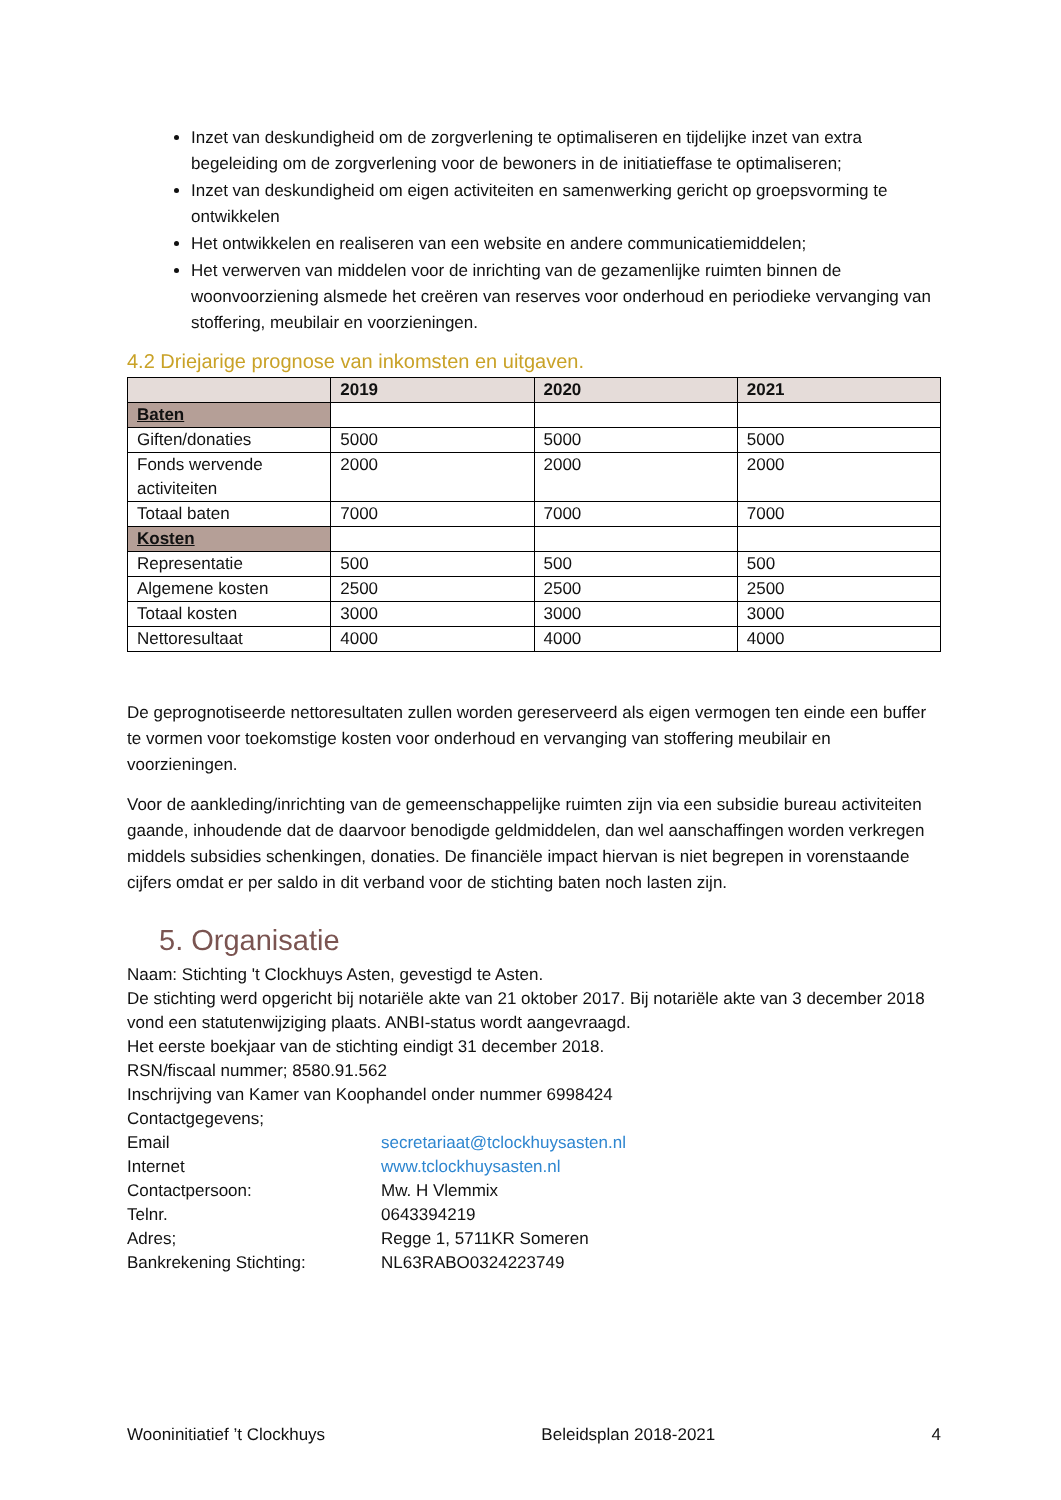Inzet van deskundigheid om de zorgverlening te optimaliseren en tijdelijke inzet van extra begeleiding om de zorgverlening voor de bewoners in de initiatieffase te optimaliseren;
Inzet van deskundigheid om eigen activiteiten en samenwerking gericht op groepsvorming te ontwikkelen
Het ontwikkelen en realiseren van een website en andere communicatiemiddelen;
Het verwerven van middelen voor de inrichting van de gezamenlijke ruimten binnen de woonvoorziening alsmede het creëren van reserves voor onderhoud en periodieke vervanging van stoffering, meubilair en voorzieningen.
4.2 Driejarige prognose van inkomsten en uitgaven.
| | 2019 | 2020 | 2021 |
| --- | --- | --- | --- |
| Baten | | | |
| Giften/donaties | 5000 | 5000 | 5000 |
| Fonds wervende activiteiten | 2000 | 2000 | 2000 |
| Totaal baten | 7000 | 7000 | 7000 |
| Kosten | | | |
| Representatie | 500 | 500 | 500 |
| Algemene kosten | 2500 | 2500 | 2500 |
| Totaal kosten | 3000 | 3000 | 3000 |
| Nettoresultaat | 4000 | 4000 | 4000 |
De geprognotiseerde nettoresultaten zullen worden gereserveerd als eigen vermogen ten einde een buffer te vormen voor toekomstige kosten voor onderhoud en vervanging van stoffering meubilair en voorzieningen.
Voor de aankleding/inrichting van de gemeenschappelijke ruimten zijn via een subsidie bureau activiteiten gaande, inhoudende dat de daarvoor benodigde geldmiddelen, dan wel aanschaffingen worden verkregen middels subsidies schenkingen, donaties. De financiële impact hiervan is niet begrepen in vorenstaande cijfers omdat er per saldo in dit verband voor de stichting baten noch lasten zijn.
5. Organisatie
Naam: Stichting 't Clockhuys Asten, gevestigd te Asten.
De stichting werd opgericht bij notariële akte van 21 oktober 2017. Bij notariële akte van 3 december 2018 vond een statutenwijziging plaats. ANBI-status wordt aangevraagd.
Het eerste boekjaar van de stichting eindigt 31 december 2018.
RSN/fiscaal nummer; 8580.91.562
Inschrijving van Kamer van Koophandel onder nummer 6998424
Contactgegevens;
Email secretariaat@tclockhuysasten.nl
Internet www.tclockhuysasten.nl
Contactpersoon: Mw. H Vlemmix
Telnr. 0643394219
Adres; Regge 1, 5711KR Someren
Bankrekening Stichting: NL63RABO0324223749
Wooninitiatief ’t Clockhuys Beleidsplan 2018-2021 4